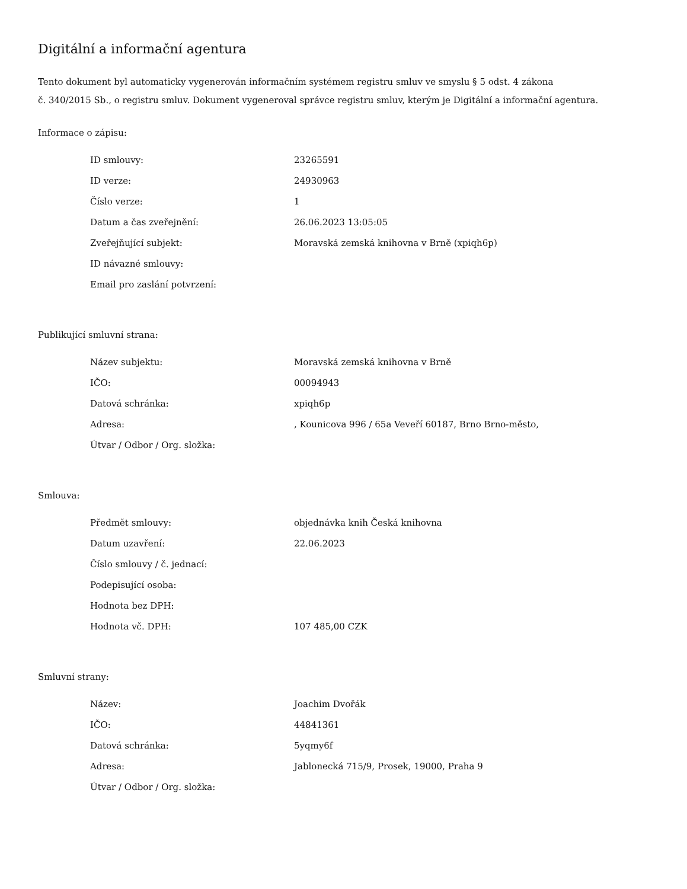Digitální a informační agentura
Tento dokument byl automaticky vygenerován informačním systémem registru smluv ve smyslu § 5 odst. 4 zákona
č. 340/2015 Sb., o registru smluv. Dokument vygeneroval správce registru smluv, kterým je Digitální a informační agentura.
Informace o zápisu:
| ID smlouvy: | 23265591 |
| ID verze: | 24930963 |
| Číslo verze: | 1 |
| Datum a čas zveřejnění: | 26.06.2023 13:05:05 |
| Zveřejňující subjekt: | Moravská zemská knihovna v Brně (xpiqh6p) |
| ID návazné smlouvy: | |
| Email pro zaslání potvrzení: | |
Publikující smluvní strana:
| Název subjektu: | Moravská zemská knihovna v Brně |
| IČO: | 00094943 |
| Datová schránka: | xpiqh6p |
| Adresa: | , Kounicova 996 / 65a Veveří 60187, Brno Brno-město, |
| Útvar / Odbor / Org. složka: | |
Smlouva:
| Předmět smlouvy: | objednávka knih Česká knihovna |
| Datum uzavření: | 22.06.2023 |
| Číslo smlouvy / č. jednací: | |
| Podepisující osoba: | |
| Hodnota bez DPH: | |
| Hodnota vč. DPH: | 107 485,00 CZK |
Smluvní strany:
| Název: | Joachim Dvořák |
| IČO: | 44841361 |
| Datová schránka: | 5yqmy6f |
| Adresa: | Jablonecká 715/9, Prosek, 19000, Praha 9 |
| Útvar / Odbor / Org. složka: | |